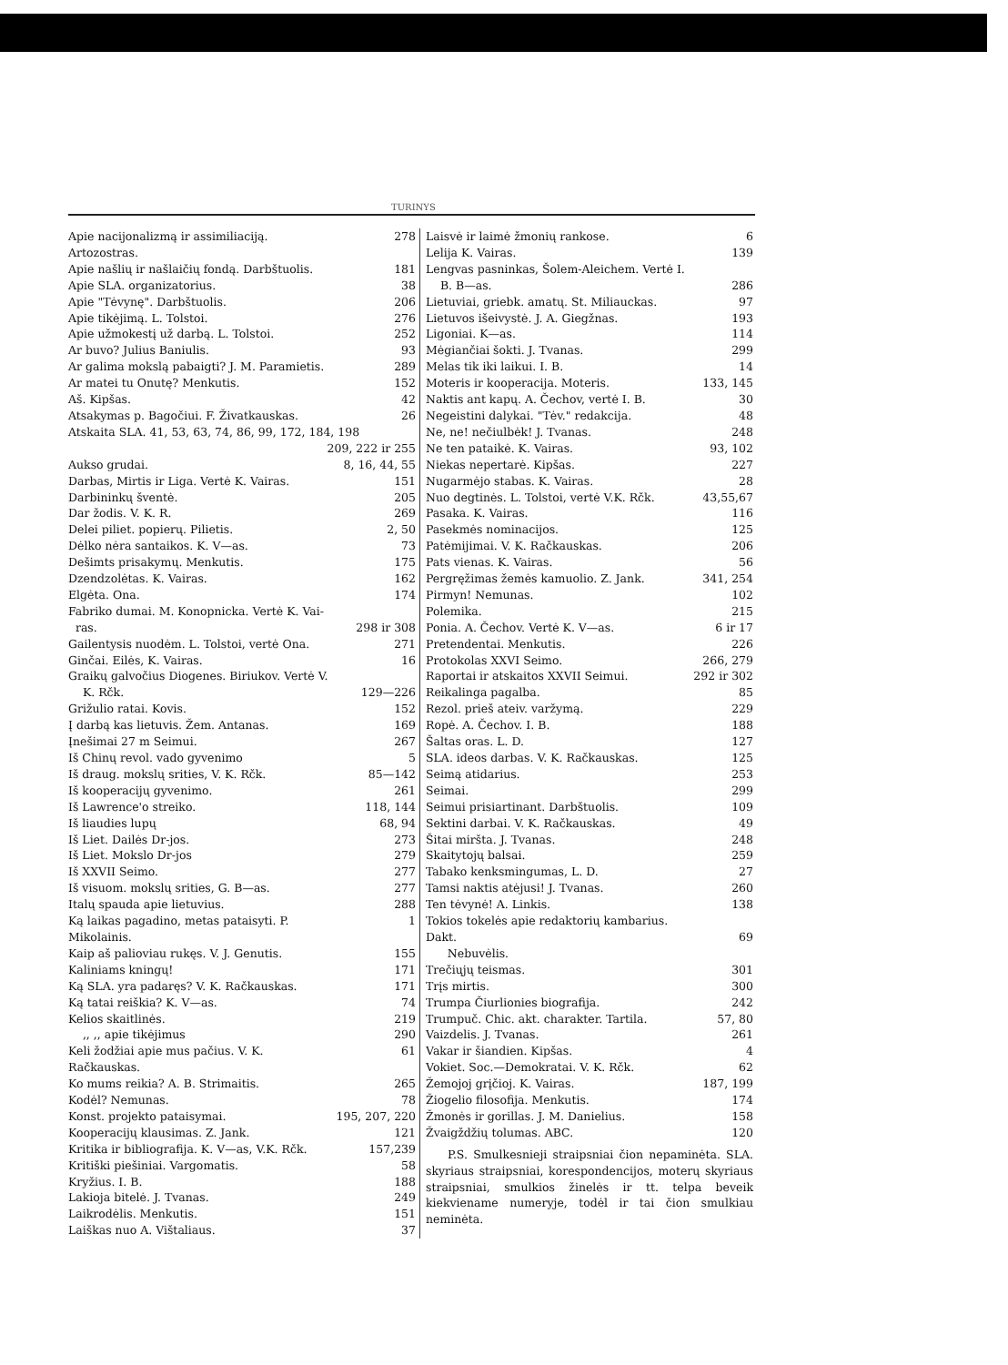TURINYS
| Apie nacijonalizmą ir assimiliaciją. Artozostras. | 278 |
| Apie našlių ir našlaičių fondą. Darbštuolis. | 181 |
| Apie SLA. organizatorius. | 38 |
| Apie "Tėvynę". Darbštuolis. | 206 |
| Apie tikėjimą. L. Tolstoi. | 276 |
| Apie užmokestį už darbą. L. Tolstoi. | 252 |
| Ar buvo? Julius Baniulis. | 93 |
| Ar galima mokslą pabaigti? J. M. Paramietis. | 289 |
| Ar matei tu Onutę? Menkutis. | 152 |
| Aš. Kipšas. | 42 |
| Atsakymas p. Bagočiui. F. Živatkauskas. | 26 |
| Atskaita SLA. 41, 53, 63, 74, 86, 99, 172, 184, 198 209, 222 ir 255 | |
| Aukso grudai. | 8, 16, 44, 55 |
| Darbas, Mirtis ir Liga. Vertė K. Vairas. | 151 |
| Darbininkų šventė. | 205 |
| Dar žodis. V. K. R. | 269 |
| Delei piliet. popierų. Pilietis. | 2, 50 |
| Dėlko nėra santaikos. K. V—as. | 73 |
| Dešimts prisakymų. Menkutis. | 175 |
| Dzendzolėtas. K. Vairas. | 162 |
| Elgėta. Ona. | 174 |
| Fabriko dumai. M. Konopnicka. Vertė K. Vai- ras. | 298 ir 308 |
| Gailentysis nuodėm. L. Tolstoi, vertė Ona. | 271 |
| Ginčai. Eilės, K. Vairas. | 16 |
| Graikų galvočius Diogenes. Biriukov. Vertė V. K. Rčk. | 129—226 |
| Grižulio ratai. Kovis. | 152 |
| Į darbą kas lietuvis. Žem. Antanas. | 169 |
| Įnešimai 27 m Seimui. | 267 |
| Iš Chinų revol. vado gyvenimo | 5 |
| Iš draug. mokslų srities, V. K. Rčk. | 85—142 |
| Iš kooperacijų gyvenimo. | 261 |
| Iš Lawrence'o streiko. | 118, 144 |
| Iš liaudies lupų | 68, 94 |
| Iš Liet. Dailės Dr-jos. | 273 |
| Iš Liet. Mokslo Dr-jos | 279 |
| Iš XXVII Seimo. | 277 |
| Iš visuom. mokslų srities, G. B—as. | 277 |
| Italų spauda apie lietuvius. | 288 |
| Ką laikas pagadino, metas pataisyti. P. Mikolainis. | 1 |
| Kaip aš palioviau rukęs. V. J. Genutis. | 155 |
| Kaliniams kningų! | 171 |
| Ką SLA. yra padaręs? V. K. Račkauskas. | 171 |
| Ką tatai reiškia? K. V—as. | 74 |
| Kelios skaitlinės. | 219 |
| ,, ,, apie tikėjimus | 290 |
| Keli žodžiai apie mus pačius. V. K. Račkauskas. | 61 |
| Ko mums reikia? A. B. Strimaitis. | 265 |
| Kodėl? Nemunas. | 78 |
| Konst. projekto pataisymai. | 195, 207, 220 |
| Kooperacijų klausimas. Z. Jank. | 121 |
| Kritika ir bibliografija. K. V—as, V.K. Rčk. | 157,239 |
| Kritiški piešiniai. Vargomatis. | 58 |
| Kryžius. I. B. | 188 |
| Lakioja bitelė. J. Tvanas. | 249 |
| Laikrodėlis. Menkutis. | 151 |
| Laiškas nuo A. Vištaliaus. | 37 |
| Laisvė ir laimė žmonių rankose. | 6 |
| Lelija K. Vairas. | 139 |
| Lengvas pasninkas, Šolem-Aleichem. Vertė I. B. B—as. | 286 |
| Lietuviai, griebk. amatų. St. Miliauckas. | 97 |
| Lietuvos išeivystė. J. A. Giegžnas. | 193 |
| Ligoniai. K—as. | 114 |
| Mėgiančiai šokti. J. Tvanas. | 299 |
| Melas tik iki laikui. I. B. | 14 |
| Moteris ir kooperacija. Moteris. | 133, 145 |
| Naktis ant kapų. A. Čechov, vertė I. B. | 30 |
| Negeistini dalykai. "Tėv." redakcija. | 48 |
| Ne, ne! nečiulbėk! J. Tvanas. | 248 |
| Ne ten pataikė. K. Vairas. | 93, 102 |
| Niekas nepertarė. Kipšas. | 227 |
| Nugarmėjo stabas. K. Vairas. | 28 |
| Nuo degtinės. L. Tolstoi, vertė V.K. Rčk. | 43,55,67 |
| Pasaka. K. Vairas. | 116 |
| Pasekmės nominacijos. | 125 |
| Patėmijimai. V. K. Račkauskas. | 206 |
| Pats vienas. K. Vairas. | 56 |
| Pergręžimas žemės kamuolio. Z. Jank. | 341, 254 |
| Pirmyn! Nemunas. | 102 |
| Polemika. | 215 |
| Ponia. A. Čechov. Vertė K. V—as. | 6 ir 17 |
| Pretendentai. Menkutis. | 226 |
| Protokolas XXVI Seimo. | 266, 279 |
| Raportai ir atskaitos XXVII Seimui. | 292 ir 302 |
| Reikalinga pagalba. | 85 |
| Rezol. prieš ateiv. varžymą. | 229 |
| Ropė. A. Čechov. I. B. | 188 |
| Šaltas oras. L. D. | 127 |
| SLA. ideos darbas. V. K. Račkauskas. | 125 |
| Seimą atidarius. | 253 |
| Seimai. | 299 |
| Seimui prisiartinant. Darbštuolis. | 109 |
| Sektini darbai. V. K. Račkauskas. | 49 |
| Šitai miršta. J. Tvanas. | 248 |
| Skaitytojų balsai. | 259 |
| Tabako kenksmingumas, L. D. | 27 |
| Tamsi naktis atėjusi! J. Tvanas. | 260 |
| Ten tėvynė! A. Linkis. | 138 |
| Tokios tokelės apie redaktorių kambarius. Dakt. Nebuvėlis. | 69 |
| Trečiųjų teismas. | 301 |
| Trįs mirtis. | 300 |
| Trumpa Čiurlionies biografija. | 242 |
| Trumpuč. Chic. akt. charakter. Tartila. | 57, 80 |
| Vaizdelis. J. Tvanas. | 261 |
| Vakar ir šiandien. Kipšas. | 4 |
| Vokiet. Soc.—Demokratai. V. K. Rčk. | 62 |
| Žemojoj grįčioj. K. Vairas. | 187, 199 |
| Žiogelio filosofija. Menkutis. | 174 |
| Žmonės ir gorillas. J. M. Danielius. | 158 |
| Žvaigždžių tolumas. ABC. | 120 |
P.S. Smulkesnieji straipsniai čion nepaminėta. SLA. skyriaus straipsniai, korespondencijos, moterų skyriaus straipsniai, smulkios žinelės ir tt. telpa beveik kiekviename numeryje, todėl ir tai čion smulkiau neminėta.